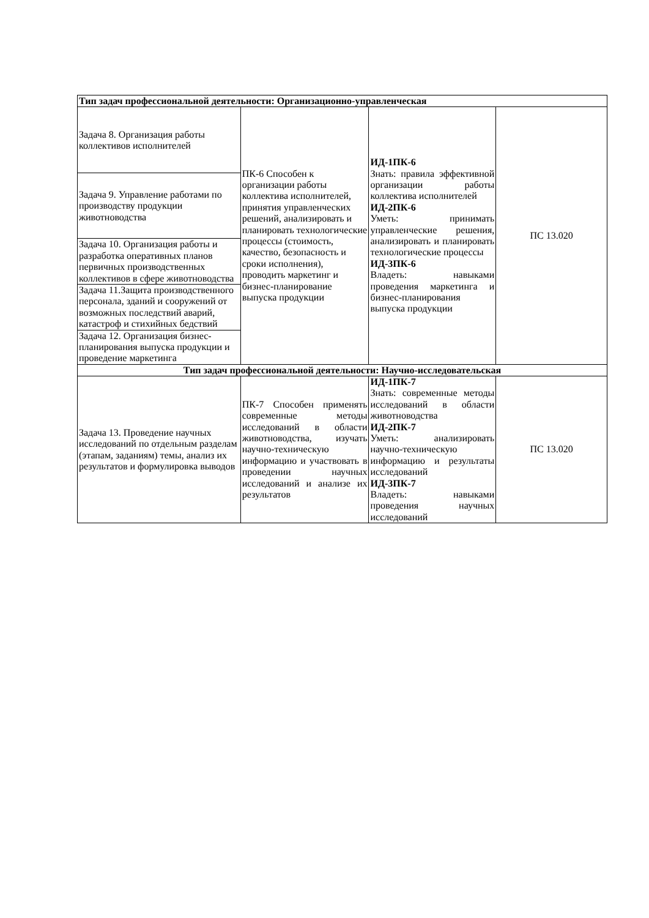| Тип задач профессиональной деятельности: Организационно-управленческая | | | |
| Задача 8. Организация работы коллективов исполнителей | ПК-6 Способен к организации работы коллектива исполнителей, принятия управленческих решений, анализировать и планировать технологические процессы (стоимость, качество, безопасность и сроки исполнения), проводить маркетинг и бизнес-планирование выпуска продукции | ИД-1ПК-6 Знать: правила эффективной организации работы коллектива исполнителей ИД-2ПК-6 Уметь: принимать управленческие решения, анализировать и планировать технологические процессы ИД-3ПК-6 Владеть: навыками проведения маркетинга и бизнес-планирования выпуска продукции | ПС 13.020 |
| Задача 9. Управление работами по производству продукции животноводства | | | |
| Задача 10. Организация работы и разработка оперативных планов первичных производственных коллективов в сфере животноводства | | | |
| Задача 11.Защита производственного персонала, зданий и сооружений от возможных последствий аварий, катастроф и стихийных бедствий | | | |
| Задача 12. Организация бизнес-планирования выпуска продукции и проведение маркетинга | | | |
| Тип задач профессиональной деятельности: Научно-исследовательская | | | |
| Задача 13. Проведение научных исследований по отдельным разделам (этапам, заданиям) темы, анализ их результатов и формулировка выводов | ПК-7 Способен применять современные методы исследований в области животноводства, изучать научно-техническую информацию и участвовать в проведении научных исследований и анализе их результатов | ИД-1ПК-7 Знать: современные методы исследований в области животноводства ИД-2ПК-7 Уметь: анализировать научно-техническую информацию и результаты исследований ИД-3ПК-7 Владеть: навыками проведения научных исследований | ПС 13.020 |